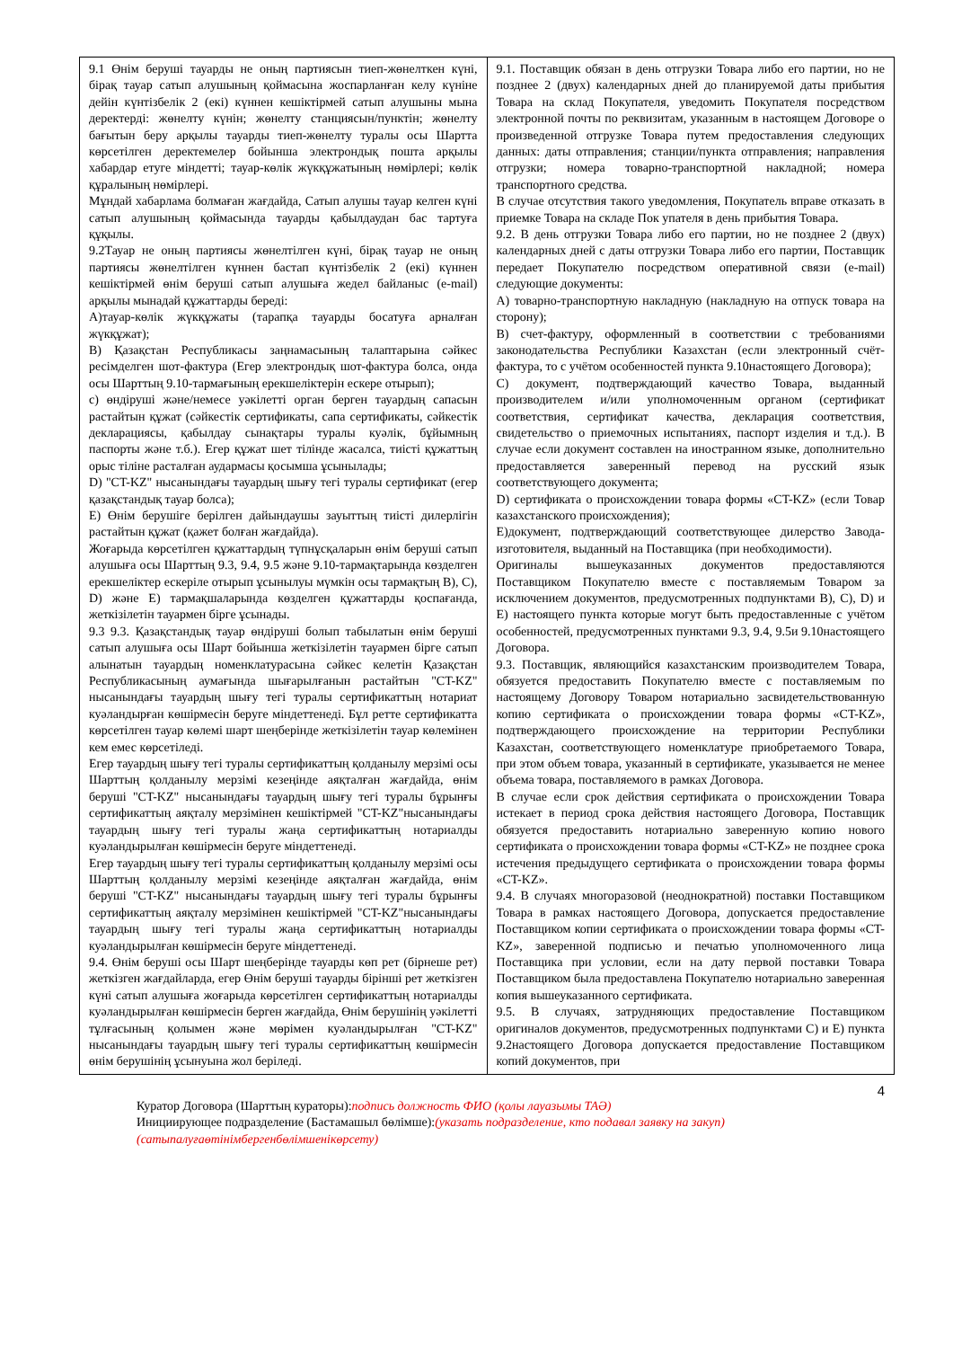| 9.1 Өнім беруші тауарды не оның партиясын тиеп-жөнелткен күні, бірақ тауар сатып алушының қоймасына жоспарланған келу күніне дейін күнтізбелік 2 (екі) күннен кешіктірмей сатып алушыны мына деректерді: жөнелту күнін; жөнелту станциясын/пунктін; жөнелту бағытын беру арқылы тауарды тиеп-жөнелту туралы осы Шартта көрсетілген деректемелер бойынша электрондық пошта арқылы хабардар етуге міндетті; тауар-көлік жүкқұжатының нөмірлері; көлік құралының нөмірлері. Мұндай хабарлама болмаған жағдайда, Сатып алушы тауар келген күні сатып алушының қоймасында тауарды қабылдаудан бас тартуға құқылы. 9.2Тауар не оның партиясы жөнелтілген күні, бірақ тауар не оның партиясы жөнелтілген күннен бастап күнтізбелік 2 (екі) күннен кешіктірмей өнім беруші сатып алушыға жедел байланыс (e-mail) арқылы мынадай құжаттарды береді: A)тауар-көлік жүкқұжаты (тарапқа тауарды босатуға арналған жүкқұжат); B) Қазақстан Республикасы заңнамасының талаптарына сәйкес ресімделген шот-фактура (Егер электрондық шот-фактура болса, онда осы Шарттың 9.10-тармағының ерекшеліктерін ескере отырып); c) өндіруші және/немесе уәкілетті орган берген тауардың сапасын растайтын құжат (сәйкестік сертификаты, сапа сертификаты, сәйкестік декларациясы, қабылдау сынақтары туралы куәлік, бұйымның паспорты және т.б.). Егер құжат шет тілінде жасалса, тиісті құжаттың орыс тіліне расталған аудармасы қосымша ұсынылады; D) "CT-KZ" нысанындағы тауардың шығу тегі туралы сертификат (егер қазақстандық тауар болса); E) Өнім берушіге берілген дайындаушы зауыттың тиісті дилерлігін растайтын құжат (қажет болған жағдайда). Жоғарыда көрсетілген құжаттардың түпнұсқаларын өнім беруші сатып алушыға осы Шарттың 9.3, 9.4, 9.5 және 9.10-тармақтарында көзделген ерекшеліктер ескеріле отырып ұсынылуы мүмкін осы тармақтың B), C), D) және E) тармақшаларында көзделген құжаттарды қоспағанда, жеткізілетін тауармен бірге ұсынады. 9.3 9.3. Қазақстандық тауар өндіруші болып табылатын өнім беруші сатып алушыға осы Шарт бойынша жеткізілетін тауармен бірге сатып алынатын тауардың номенклатурасына сәйкес келетін Қазақстан Республикасының аумағында шығарылғанын растайтын "CT-KZ" нысанындағы тауардың шығу тегі туралы сертификаттың нотариат куәландырған көшірмесін беруге міндеттенеді. Бұл ретте сертификатта көрсетілген тауар көлемі шарт шеңберінде жеткізілетін тауар көлемінен кем емес көрсетіледі. Егер тауардың шығу тегі туралы сертификаттың қолданылу мерзімі осы Шарттың қолданылу мерзімі кезеңінде аяқталған жағдайда, өнім беруші "CT-KZ" нысанындағы тауардың шығу тегі туралы бұрынғы сертификаттың аяқталу мерзімінен кешіктірмей "CT-KZ"нысанындағы тауардың шығу тегі туралы жаңа сертификаттың нотариалды куәландырылған көшірмесін беруге міндеттенеді. Егер тауардың шығу тегі туралы сертификаттың қолданылу мерзімі осы Шарттың қолданылу мерзімі кезеңінде аяқталған жағдайда, өнім беруші "CT-KZ" нысанындағы тауардың шығу тегі туралы бұрынғы сертификаттың аяқталу мерзімінен кешіктірмей "CT-KZ"нысанындағы тауардың шығу тегі туралы жаңа сертификаттың нотариалды куәландырылған көшірмесін беруге міндеттенеді. 9.4. Өнім беруші осы Шарт шеңберінде тауарды көп рет (бірнеше рет) жеткізген жағдайларда, егер Өнім беруші тауарды бірінші рет жеткізген күні сатып алушыға жоғарыда көрсетілген сертификаттың нотариалды куәландырылған көшірмесін берген жағдайда, Өнім берушінің уәкілетті тұлғасының қолымен және мөрімен куәландырылған "CT-KZ" нысанындағы тауардың шығу тегі туралы сертификаттың көшірмесін өнім берушінің ұсынуына жол беріледі. | 9.1. Поставщик обязан в день отгрузки Товара либо его партии, но не позднее 2 (двух) календарных дней до планируемой даты прибытия Товара на склад Покупателя, уведомить Покупателя посредством электронной почты по реквизитам, указанным в настоящем Договоре о произведенной отгрузке Товара путем предоставления следующих данных: даты отправления; станции/пункта отправления; направления отгрузки; номера товарно-транспортной накладной; номера транспортного средства. В случае отсутствия такого уведомления, Покупатель вправе отказать в приемке Товара на складе Пок упателя в день прибытия Товара. 9.2. В день отгрузки Товара либо его партии, но не позднее 2 (двух) календарных дней с даты отгрузки Товара либо его партии, Поставщик передает Покупателю посредством оперативной связи (e-mail) следующие документы: A) товарно-транспортную накладную (накладную на отпуск товара на сторону); B) счет-фактуру, оформленный в соответствии с требованиями законодательства Республики Казахстан (если электронный счёт-фактура, то с учётом особенностей пункта 9.10настоящего Договора); C) документ, подтверждающий качество Товара, выданный производителем и/или уполномоченным органом (сертификат соответствия, сертификат качества, декларация соответствия, свидетельство о приемочных испытаниях, паспорт изделия и т.д.). В случае если документ составлен на иностранном языке, дополнительно предоставляется заверенный перевод на русский язык соответствующего документа; D) сертификата о происхождении товара формы «CT-KZ» (если Товар казахстанского происхождения); E)документ, подтверждающий соответствующее дилерство Завода-изготовителя, выданный на Поставщика (при необходимости). Оригиналы вышеуказанных документов предоставляются Поставщиком Покупателю вместе с поставляемым Товаром за исключением документов, предусмотренных подпунктами B), C), D) и E) настоящего пункта которые могут быть предоставленные с учётом особенностей, предусмотренных пунктами 9.3, 9.4, 9.5и 9.10настоящего Договора. 9.3. Поставщик, являющийся казахстанским производителем Товара, обязуется предоставить Покупателю вместе с поставляемым по настоящему Договору Товаром нотариально засвидетельствованную копию сертификата о происхождении товара формы «CT-KZ», подтверждающего происхождение на территории Республики Казахстан, соответствующего номенклатуре приобретаемого Товара, при этом объем товара, указанный в сертификате, указывается не менее объема товара, поставляемого в рамках Договора. В случае если срок действия сертификата о происхождении Товара истекает в период срока действия настоящего Договора, Поставщик обязуется предоставить нотариально заверенную копию нового сертификата о происхождении товара формы «CT-KZ» не позднее срока истечения предыдущего сертификата о происхождении товара формы «CT-KZ». 9.4. В случаях многоразовой (неоднократной) поставки Поставщиком Товара в рамках настоящего Договора, допускается предоставление Поставщиком копии сертификата о происхождении товара формы «CT-KZ», заверенной подписью и печатью уполномоченного лица Поставщика при условии, если на дату первой поставки Товара Поставщиком была предоставлена Покупателю нотариально заверенная копия вышеуказанного сертификата. 9.5. В случаях, затрудняющих предоставление Поставщиком оригиналов документов, предусмотренных подпунктами C) и E) пункта 9.2настоящего Договора допускается предоставление Поставщиком копий документов, при |
4
Куратор Договора (Шарттың кураторы):подпись должность ФИО (қолы лауазымы ТАӘ)
Инициирующее подразделение (Бастамашыл бөлімше):(указать подразделение, кто подавал заявку на закуп)
(сатыпалуғаөтінімбергенбөлімшенікөрсету)